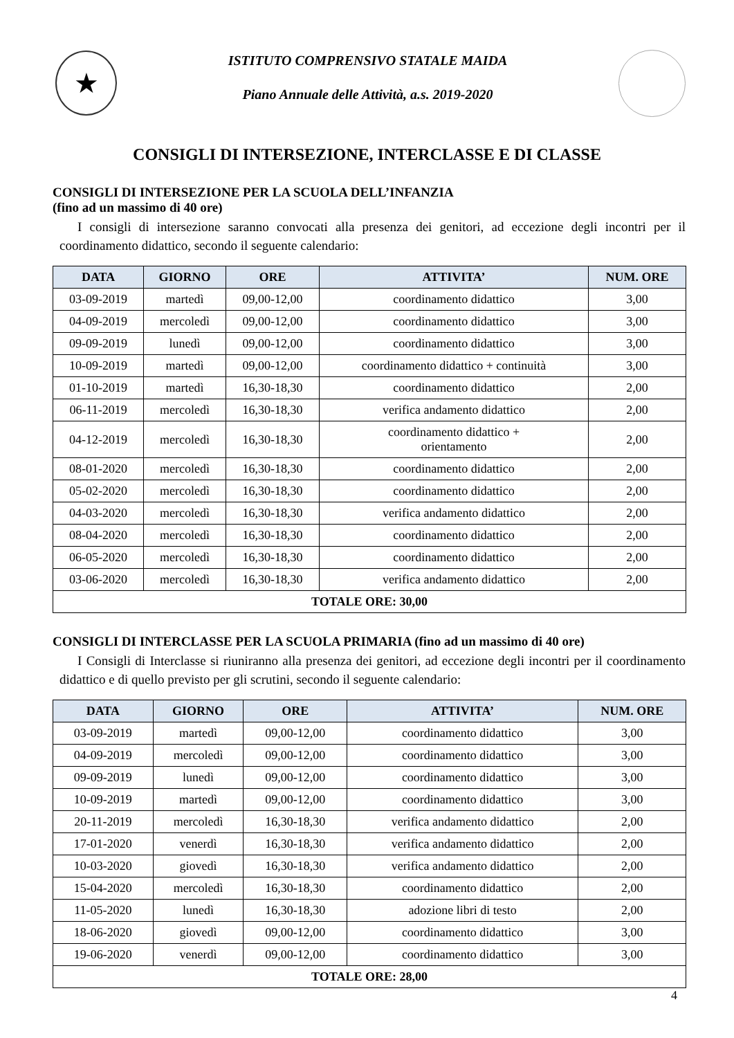★
ISTITUTO COMPRENSIVO STATALE MAIDA
Piano Annuale delle Attività, a.s. 2019-2020
CONSIGLI DI INTERSEZIONE, INTERCLASSE E DI CLASSE
CONSIGLI DI INTERSEZIONE PER LA SCUOLA DELL’INFANZIA
(fino ad un massimo di 40 ore)
I consigli di intersezione saranno convocati alla presenza dei genitori, ad eccezione degli incontri per il coordinamento didattico, secondo il seguente calendario:
| DATA | GIORNO | ORE | ATTIVITA’ | NUM. ORE |
| --- | --- | --- | --- | --- |
| 03-09-2019 | martedì | 09,00-12,00 | coordinamento didattico | 3,00 |
| 04-09-2019 | mercoledì | 09,00-12,00 | coordinamento didattico | 3,00 |
| 09-09-2019 | lunedì | 09,00-12,00 | coordinamento didattico | 3,00 |
| 10-09-2019 | martedì | 09,00-12,00 | coordinamento didattico + continuità | 3,00 |
| 01-10-2019 | martedì | 16,30-18,30 | coordinamento didattico | 2,00 |
| 06-11-2019 | mercoledì | 16,30-18,30 | verifica andamento didattico | 2,00 |
| 04-12-2019 | mercoledì | 16,30-18,30 | coordinamento didattico + orientamento | 2,00 |
| 08-01-2020 | mercoledì | 16,30-18,30 | coordinamento didattico | 2,00 |
| 05-02-2020 | mercoledì | 16,30-18,30 | coordinamento didattico | 2,00 |
| 04-03-2020 | mercoledì | 16,30-18,30 | verifica andamento didattico | 2,00 |
| 08-04-2020 | mercoledì | 16,30-18,30 | coordinamento didattico | 2,00 |
| 06-05-2020 | mercoledì | 16,30-18,30 | coordinamento didattico | 2,00 |
| 03-06-2020 | mercoledì | 16,30-18,30 | verifica andamento didattico | 2,00 |
| TOTALE ORE: 30,00 | | | | |
CONSIGLI DI INTERCLASSE PER LA SCUOLA PRIMARIA (fino ad un massimo di 40 ore)
I Consigli di Interclasse si riuniranno alla presenza dei genitori, ad eccezione degli incontri per il coordinamento didattico e di quello previsto per gli scrutini, secondo il seguente calendario:
| DATA | GIORNO | ORE | ATTIVITA’ | NUM. ORE |
| --- | --- | --- | --- | --- |
| 03-09-2019 | martedì | 09,00-12,00 | coordinamento didattico | 3,00 |
| 04-09-2019 | mercoledì | 09,00-12,00 | coordinamento didattico | 3,00 |
| 09-09-2019 | lunedì | 09,00-12,00 | coordinamento didattico | 3,00 |
| 10-09-2019 | martedì | 09,00-12,00 | coordinamento didattico | 3,00 |
| 20-11-2019 | mercoledì | 16,30-18,30 | verifica andamento didattico | 2,00 |
| 17-01-2020 | venerdì | 16,30-18,30 | verifica andamento didattico | 2,00 |
| 10-03-2020 | giovedì | 16,30-18,30 | verifica andamento didattico | 2,00 |
| 15-04-2020 | mercoledì | 16,30-18,30 | coordinamento didattico | 2,00 |
| 11-05-2020 | lunedì | 16,30-18,30 | adozione libri di testo | 2,00 |
| 18-06-2020 | giovedì | 09,00-12,00 | coordinamento didattico | 3,00 |
| 19-06-2020 | venerdì | 09,00-12,00 | coordinamento didattico | 3,00 |
| TOTALE ORE: 28,00 | | | | |
4